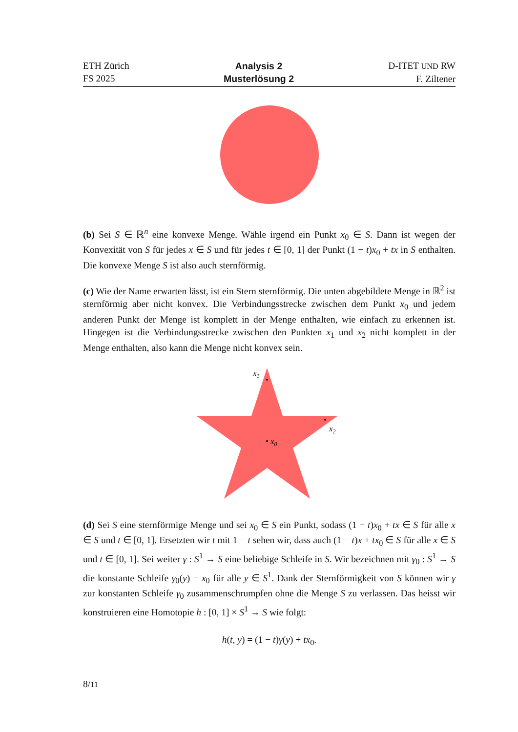ETH Zürich
FS 2025
Analysis 2
Musterlösung 2
D-ITET UND RW
F. Ziltener
(b) Sei S ∈ ℝ<sup>n</sup> eine konvexe Menge. Wähle irgend ein Punkt x<sub>0</sub> ∈ S. Dann ist wegen der Konvexität von S für jedes x ∈ S und für jedes t ∈ [0, 1] der Punkt (1 − t)x<sub>0</sub> + tx in S enthalten. Die konvexe Menge S ist also auch sternförmig.
(c) Wie der Name erwarten lässt, ist ein Stern sternförmig. Die unten abgebildete Menge in ℝ<sup>2</sup> ist sternförmig aber nicht konvex. Die Verbindungsstrecke zwischen dem Punkt x<sub>0</sub> und jedem anderen Punkt der Menge ist komplett in der Menge enthalten, wie einfach zu erkennen ist. Hingegen ist die Verbindungsstrecke zwischen den Punkten x<sub>1</sub> und x<sub>2</sub> nicht komplett in der Menge enthalten, also kann die Menge nicht konvex sein.
x1
x2
x0
(d) Sei S eine sternförmige Menge und sei x<sub>0</sub> ∈ S ein Punkt, sodass (1 − t)x<sub>0</sub> + tx ∈ S für alle x ∈ S und t ∈ [0, 1]. Ersetzten wir t mit 1 − t sehen wir, dass auch (1 − t)x + tx<sub>0</sub> ∈ S für alle x ∈ S und t ∈ [0, 1]. Sei weiter γ : S<sup>1</sup> → S eine beliebige Schleife in S. Wir bezeichnen mit γ<sub>0</sub> : S<sup>1</sup> → S die konstante Schleife γ<sub>0</sub>(y) = x<sub>0</sub> für alle y ∈ S<sup>1</sup>. Dank der Sternförmigkeit von S können wir γ zur konstanten Schleife γ<sub>0</sub> zusammenschrumpfen ohne die Menge S zu verlassen. Das heisst wir konstruieren eine Homotopie h : [0, 1] × S<sup>1</sup> → S wie folgt:
h(t, y) = (1 − t)γ(y) + tx<sub>0</sub>.
8/11